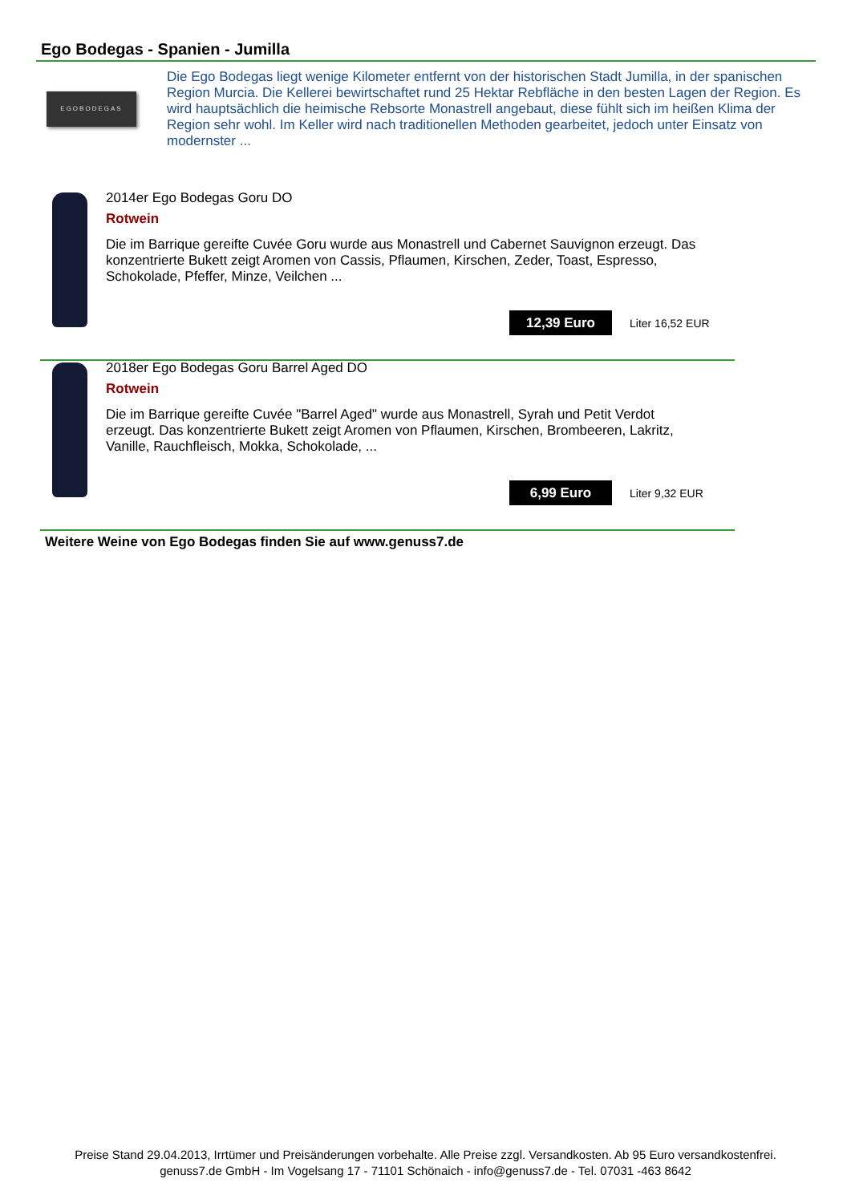Ego Bodegas - Spanien - Jumilla
EGOBODEGAS
Die Ego Bodegas liegt wenige Kilometer entfernt von der historischen Stadt Jumilla, in der spanischen Region Murcia. Die Kellerei bewirtschaftet rund 25 Hektar Rebfläche in den besten Lagen der Region. Es wird hauptsächlich die heimische Rebsorte Monastrell angebaut, diese fühlt sich im heißen Klima der Region sehr wohl. Im Keller wird nach traditionellen Methoden gearbeitet, jedoch unter Einsatz von modernster ...
2014er Ego Bodegas Goru DO
Rotwein
Die im Barrique gereifte Cuvée Goru wurde aus Monastrell und Cabernet Sauvignon erzeugt. Das konzentrierte Bukett zeigt Aromen von Cassis, Pflaumen, Kirschen, Zeder, Toast, Espresso, Schokolade, Pfeffer, Minze, Veilchen ...
12,39 Euro Liter 16,52 EUR
2018er Ego Bodegas Goru Barrel Aged DO
Rotwein
Die im Barrique gereifte Cuvée "Barrel Aged" wurde aus Monastrell, Syrah und Petit Verdot erzeugt. Das konzentrierte Bukett zeigt Aromen von Pflaumen, Kirschen, Brombeeren, Lakritz, Vanille, Rauchfleisch, Mokka, Schokolade, ...
6,99 Euro Liter 9,32 EUR
Weitere Weine von Ego Bodegas finden Sie auf www.genuss7.de
Preise Stand 29.04.2013, Irrtümer und Preisänderungen vorbehalte. Alle Preise zzgl. Versandkosten. Ab 95 Euro versandkostenfrei.
genuss7.de GmbH - Im Vogelsang 17 - 71101 Schönaich - info@genuss7.de - Tel. 07031 -463 8642